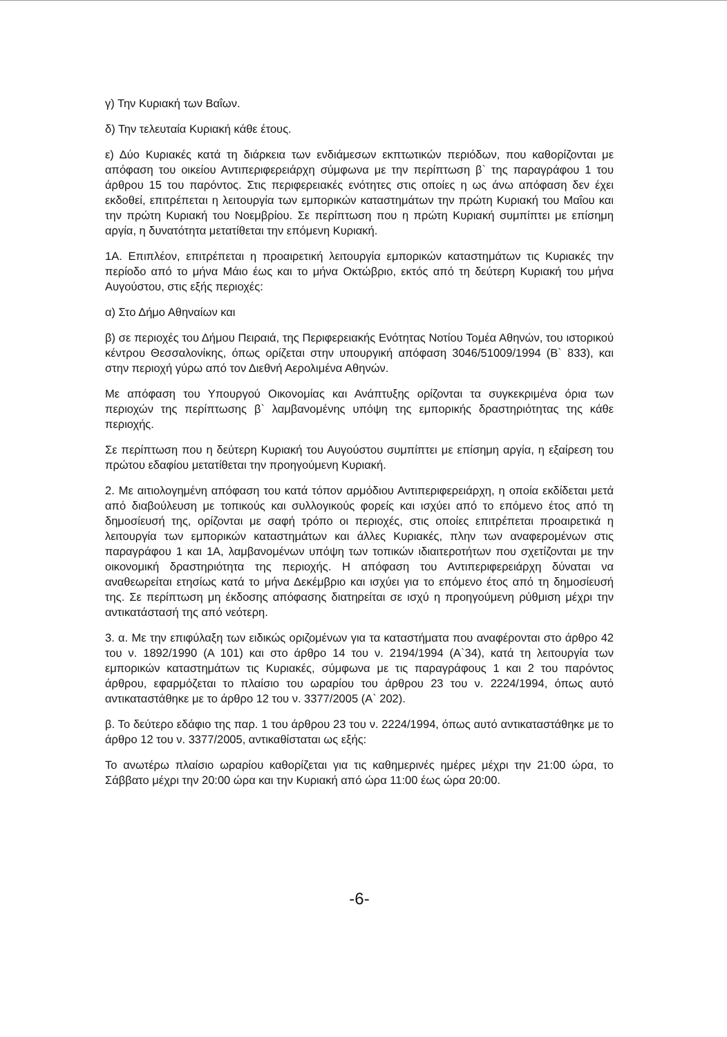γ) Την Κυριακή των Βαΐων.
δ) Την τελευταία Κυριακή κάθε έτους.
ε) Δύο Κυριακές κατά τη διάρκεια των ενδιάμεσων εκπτωτικών περιόδων, που καθορίζονται με απόφαση του οικείου Αντιπεριφερειάρχη σύμφωνα με την περίπτωση β` της παραγράφου 1 του άρθρου 15 του παρόντος. Στις περιφερειακές ενότητες στις οποίες η ως άνω απόφαση δεν έχει εκδοθεί, επιτρέπεται η λειτουργία των εμπορικών καταστημάτων την πρώτη Κυριακή του Μαΐου και την πρώτη Κυριακή του Νοεμβρίου. Σε περίπτωση που η πρώτη Κυριακή συμπίπτει με επίσημη αργία, η δυνατότητα μετατίθεται την επόμενη Κυριακή.
1Α. Επιπλέον, επιτρέπεται η προαιρετική λειτουργία εμπορικών καταστημάτων τις Κυριακές την περίοδο από το μήνα Μάιο έως και το μήνα Οκτώβριο, εκτός από τη δεύτερη Κυριακή του μήνα Αυγούστου, στις εξής περιοχές:
α) Στο Δήμο Αθηναίων και
β) σε περιοχές του Δήμου Πειραιά, της Περιφερειακής Ενότητας Νοτίου Τομέα Αθηνών, του ιστορικού κέντρου Θεσσαλονίκης, όπως ορίζεται στην υπουργική απόφαση 3046/51009/1994 (Β` 833), και στην περιοχή γύρω από τον Διεθνή Αερολιμένα Αθηνών.
Με απόφαση του Υπουργού Οικονομίας και Ανάπτυξης ορίζονται τα συγκεκριμένα όρια των περιοχών της περίπτωσης β` λαμβανομένης υπόψη της εμπορικής δραστηριότητας της κάθε περιοχής.
Σε περίπτωση που η δεύτερη Κυριακή του Αυγούστου συμπίπτει με επίσημη αργία, η εξαίρεση του πρώτου εδαφίου μετατίθεται την προηγούμενη Κυριακή.
2. Με αιτιολογημένη απόφαση του κατά τόπον αρμόδιου Αντιπεριφερειάρχη, η οποία εκδίδεται μετά από διαβούλευση με τοπικούς και συλλογικούς φορείς και ισχύει από το επόμενο έτος από τη δημοσίευσή της, ορίζονται με σαφή τρόπο οι περιοχές, στις οποίες επιτρέπεται προαιρετικά η λειτουργία των εμπορικών καταστημάτων και άλλες Κυριακές, πλην των αναφερομένων στις παραγράφου 1 και 1Α, λαμβανομένων υπόψη των τοπικών ιδιαιτεροτήτων που σχετίζονται με την οικονομική δραστηριότητα της περιοχής. Η απόφαση του Αντιπεριφερειάρχη δύναται να αναθεωρείται ετησίως κατά το μήνα Δεκέμβριο και ισχύει για το επόμενο έτος από τη δημοσίευσή της. Σε περίπτωση μη έκδοσης απόφασης διατηρείται σε ισχύ η προηγούμενη ρύθμιση μέχρι την αντικατάστασή της από νεότερη.
3. α. Με την επιφύλαξη των ειδικώς οριζομένων για τα καταστήματα που αναφέρονται στο άρθρο 42 του ν. 1892/1990 (Α 101) και στο άρθρο 14 του ν. 2194/1994 (Α`34), κατά τη λειτουργία των εμπορικών καταστημάτων τις Κυριακές, σύμφωνα με τις παραγράφους 1 και 2 του παρόντος άρθρου, εφαρμόζεται το πλαίσιο του ωραρίου του άρθρου 23 του ν. 2224/1994, όπως αυτό αντικαταστάθηκε με το άρθρο 12 του ν. 3377/2005 (Α` 202).
β. Το δεύτερο εδάφιο της παρ. 1 του άρθρου 23 του ν. 2224/1994, όπως αυτό αντικαταστάθηκε με το άρθρο 12 του ν. 3377/2005, αντικαθίσταται ως εξής:
Το ανωτέρω πλαίσιο ωραρίου καθορίζεται για τις καθημερινές ημέρες μέχρι την 21:00 ώρα, το Σάββατο μέχρι την 20:00 ώρα και την Κυριακή από ώρα 11:00 έως ώρα 20:00.
-6-